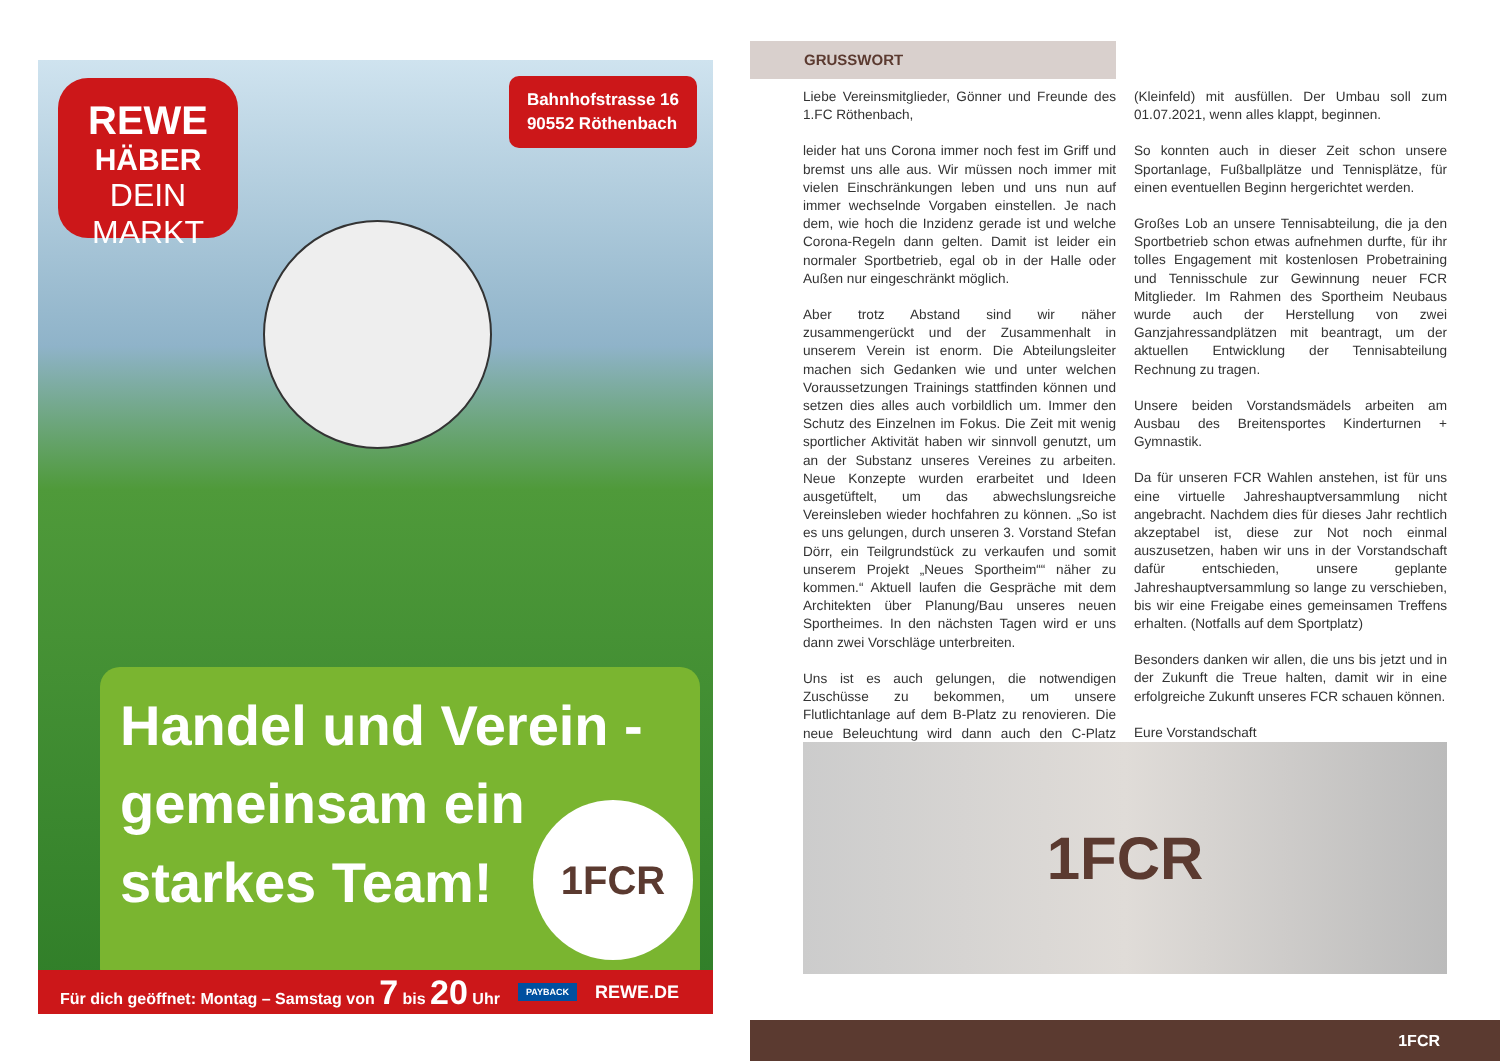REWE
HÄBER
DEIN MARKT
Bahnhofstrasse 16
90552 Röthenbach
Handel und Verein -
gemeinsam ein
starkes Team!
1FCR
Für dich geöffnet: Montag – Samstag von 7 bis 20 Uhr PAYBACK REWE.DE
GRUSSWORT
Liebe Vereinsmitglieder, Gönner und Freunde des 1.FC Röthenbach,
leider hat uns Corona immer noch fest im Griff und bremst uns alle aus. Wir müssen noch immer mit vielen Einschränkungen leben und uns nun auf immer wechselnde Vorgaben einstellen. Je nach dem, wie hoch die Inzidenz gerade ist und welche Corona-Regeln dann gelten. Damit ist leider ein normaler Sportbetrieb, egal ob in der Halle oder Außen nur eingeschränkt möglich.
Aber trotz Abstand sind wir näher zusammengerückt und der Zusammenhalt in unserem Verein ist enorm. Die Abteilungsleiter machen sich Gedanken wie und unter welchen Voraussetzungen Trainings stattfinden können und setzen dies alles auch vorbildlich um. Immer den Schutz des Einzelnen im Fokus. Die Zeit mit wenig sportlicher Aktivität haben wir sinnvoll genutzt, um an der Substanz unseres Vereines zu arbeiten. Neue Konzepte wurden erarbeitet und Ideen ausgetüftelt, um das abwechslungsreiche Vereinsleben wieder hochfahren zu können. „So ist es uns gelungen, durch unseren 3. Vorstand Stefan Dörr, ein Teilgrundstück zu verkaufen und somit unserem Projekt „Neues Sportheim““ näher zu kommen.“ Aktuell laufen die Gespräche mit dem Architekten über Planung/Bau unseres neuen Sportheimes. In den nächsten Tagen wird er uns dann zwei Vorschläge unterbreiten.
Uns ist es auch gelungen, die notwendigen Zuschüsse zu bekommen, um unsere Flutlichtanlage auf dem B-Platz zu renovieren. Die neue Beleuchtung wird dann auch den C-Platz (Kleinfeld) mit ausfüllen. Der Umbau soll zum 01.07.2021, wenn alles klappt, beginnen.
So konnten auch in dieser Zeit schon unsere Sportanlage, Fußballplätze und Tennisplätze, für einen eventuellen Beginn hergerichtet werden.
Großes Lob an unsere Tennisabteilung, die ja den Sportbetrieb schon etwas aufnehmen durfte, für ihr tolles Engagement mit kostenlosen Probetraining und Tennisschule zur Gewinnung neuer FCR Mitglieder. Im Rahmen des Sportheim Neubaus wurde auch der Herstellung von zwei Ganzjahressandplätzen mit beantragt, um der aktuellen Entwicklung der Tennisabteilung Rechnung zu tragen.
Unsere beiden Vorstandsmädels arbeiten am Ausbau des Breitensportes Kinderturnen + Gymnastik.
Da für unseren FCR Wahlen anstehen, ist für uns eine virtuelle Jahreshauptversammlung nicht angebracht. Nachdem dies für dieses Jahr rechtlich akzeptabel ist, diese zur Not noch einmal auszusetzen, haben wir uns in der Vorstandschaft dafür entschieden, unsere geplante Jahreshauptversammlung so lange zu verschieben, bis wir eine Freigabe eines gemeinsamen Treffens erhalten. (Notfalls auf dem Sportplatz)
Besonders danken wir allen, die uns bis jetzt und in der Zukunft die Treue halten, damit wir in eine erfolgreiche Zukunft unseres FCR schauen können.
Eure Vorstandschaft
1FCR
1FCR